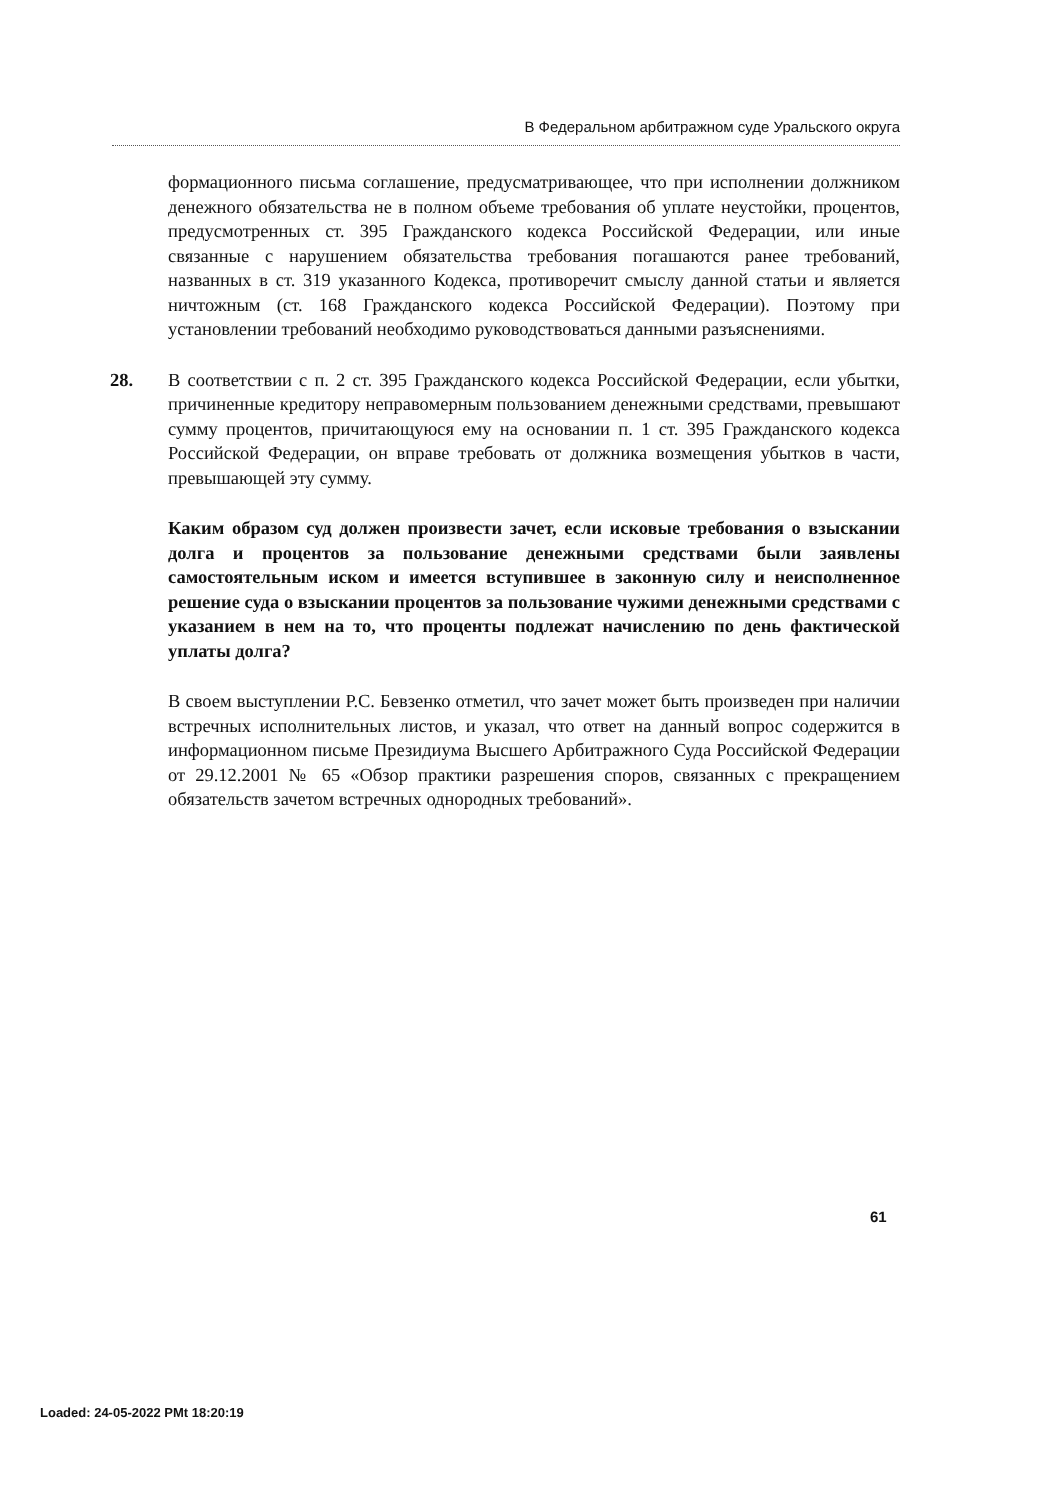В Федеральном арбитражном суде Уральского округа
формационного письма соглашение, предусматривающее, что при исполнении должником денежного обязательства не в полном объеме требования об уплате неустойки, процентов, предусмотренных ст. 395 Гражданского кодекса Российской Федерации, или иные связанные с нарушением обязательства требования погашаются ранее требований, названных в ст. 319 указанного Кодекса, противоречит смыслу данной статьи и является ничтожным (ст. 168 Гражданского кодекса Российской Федерации). Поэтому при установлении требований необходимо руководствоваться данными разъяснениями.
28. В соответствии с п. 2 ст. 395 Гражданского кодекса Российской Федерации, если убытки, причиненные кредитору неправомерным пользованием денежными средствами, превышают сумму процентов, причитающуюся ему на основании п. 1 ст. 395 Гражданского кодекса Российской Федерации, он вправе требовать от должника возмещения убытков в части, превышающей эту сумму.
Каким образом суд должен произвести зачет, если исковые требования о взыскании долга и процентов за пользование денежными средствами были заявлены самостоятельным иском и имеется вступившее в законную силу и неисполненное решение суда о взыскании процентов за пользование чужими денежными средствами с указанием в нем на то, что проценты подлежат начислению по день фактической уплаты долга?
В своем выступлении Р.С. Бевзенко отметил, что зачет может быть произведен при наличии встречных исполнительных листов, и указал, что ответ на данный вопрос содержится в информационном письме Президиума Высшего Арбитражного Суда Российской Федерации от 29.12.2001 № 65 «Обзор практики разрешения споров, связанных с прекращением обязательств зачетом встречных однородных требований».
61
Loaded: 24-05-2022 PMt 18:20:19